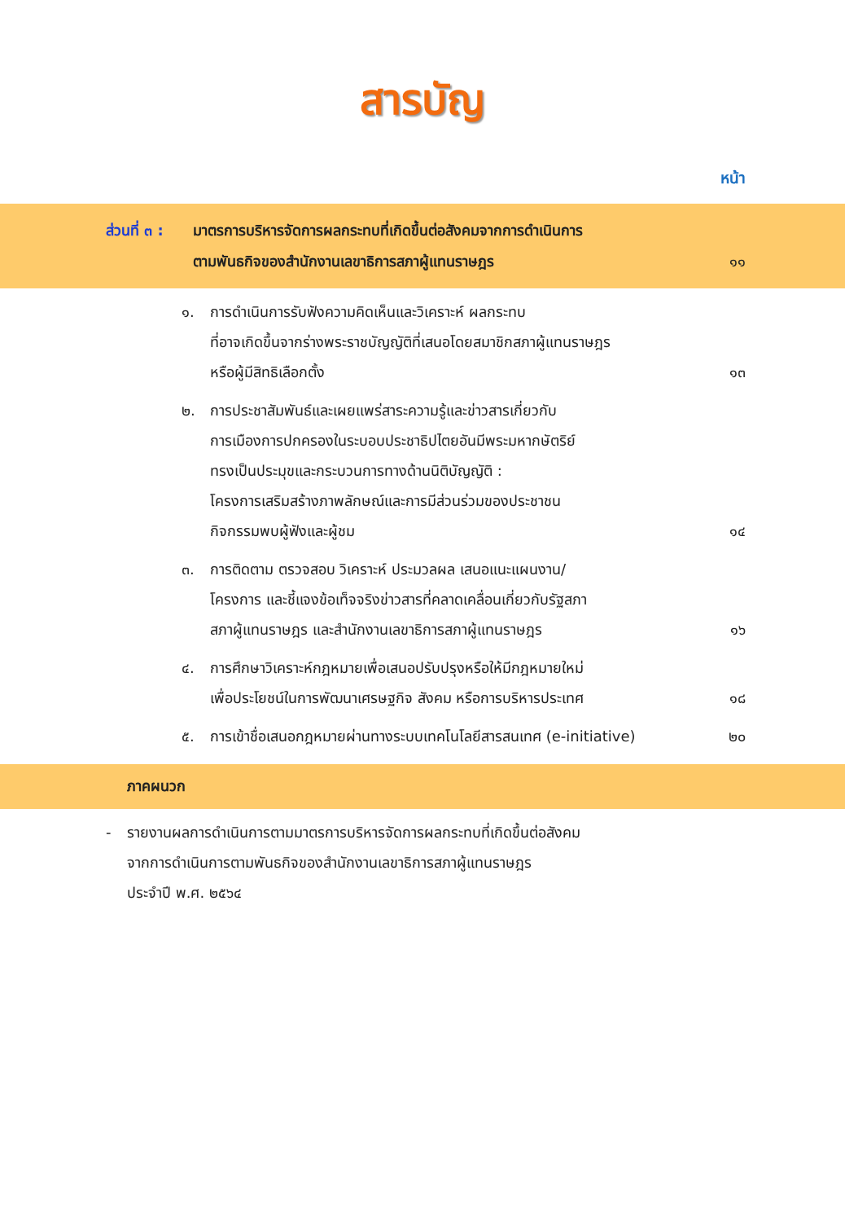สารบัญ
หน้า
ส่วนที่ ๓ :
มาตรการบริหารจัดการผลกระทบที่เกิดขึ้นต่อสังคมจากการดำเนินการ
ตามพันธกิจของสำนักงานเลขาธิการสภาผู้แทนราษฎร
๑๑
๑. การดำเนินการรับฟังความคิดเห็นและวิเคราะห์ ผลกระทบ
ที่อาจเกิดขึ้นจากร่างพระราชบัญญัติที่เสนอโดยสมาชิกสภาผู้แทนราษฎร
หรือผู้มีสิทธิเลือกตั้ง
๑๓
๒. การประชาสัมพันธ์และเผยแพร่สาระความรู้และข่าวสารเกี่ยวกับ
การเมืองการปกครองในระบอบประชาธิปไตยอันมีพระมหากษัตริย์
ทรงเป็นประมุขและกระบวนการทางด้านนิติบัญญัติ :
โครงการเสริมสร้างภาพลักษณ์และการมีส่วนร่วมของประชาชน
กิจกรรมพบผู้ฟังและผู้ชม
๑๔
๓. การติดตาม ตรวจสอบ วิเคราะห์ ประมวลผล เสนอแนะแผนงาน/
โครงการ และชี้แจงข้อเท็จจริงข่าวสารที่คลาดเคลื่อนเกี่ยวกับรัฐสภา
สภาผู้แทนราษฎร และสำนักงานเลขาธิการสภาผู้แทนราษฎร
๑๖
๔. การศึกษาวิเคราะห์กฎหมายเพื่อเสนอปรับปรุงหรือให้มีกฎหมายใหม่
เพื่อประโยชน์ในการพัฒนาเศรษฐกิจ สังคม หรือการบริหารประเทศ
๑๘
๕. การเข้าชื่อเสนอกฎหมายผ่านทางระบบเทคโนโลยีสารสนเทศ (e-initiative)
๒๐
ภาคผนวก
- รายงานผลการดำเนินการตามมาตรการบริหารจัดการผลกระทบที่เกิดขึ้นต่อสังคม
จากการดำเนินการตามพันธกิจของสำนักงานเลขาธิการสภาผู้แทนราษฎร
ประจำปี พ.ศ. ๒๕๖๔